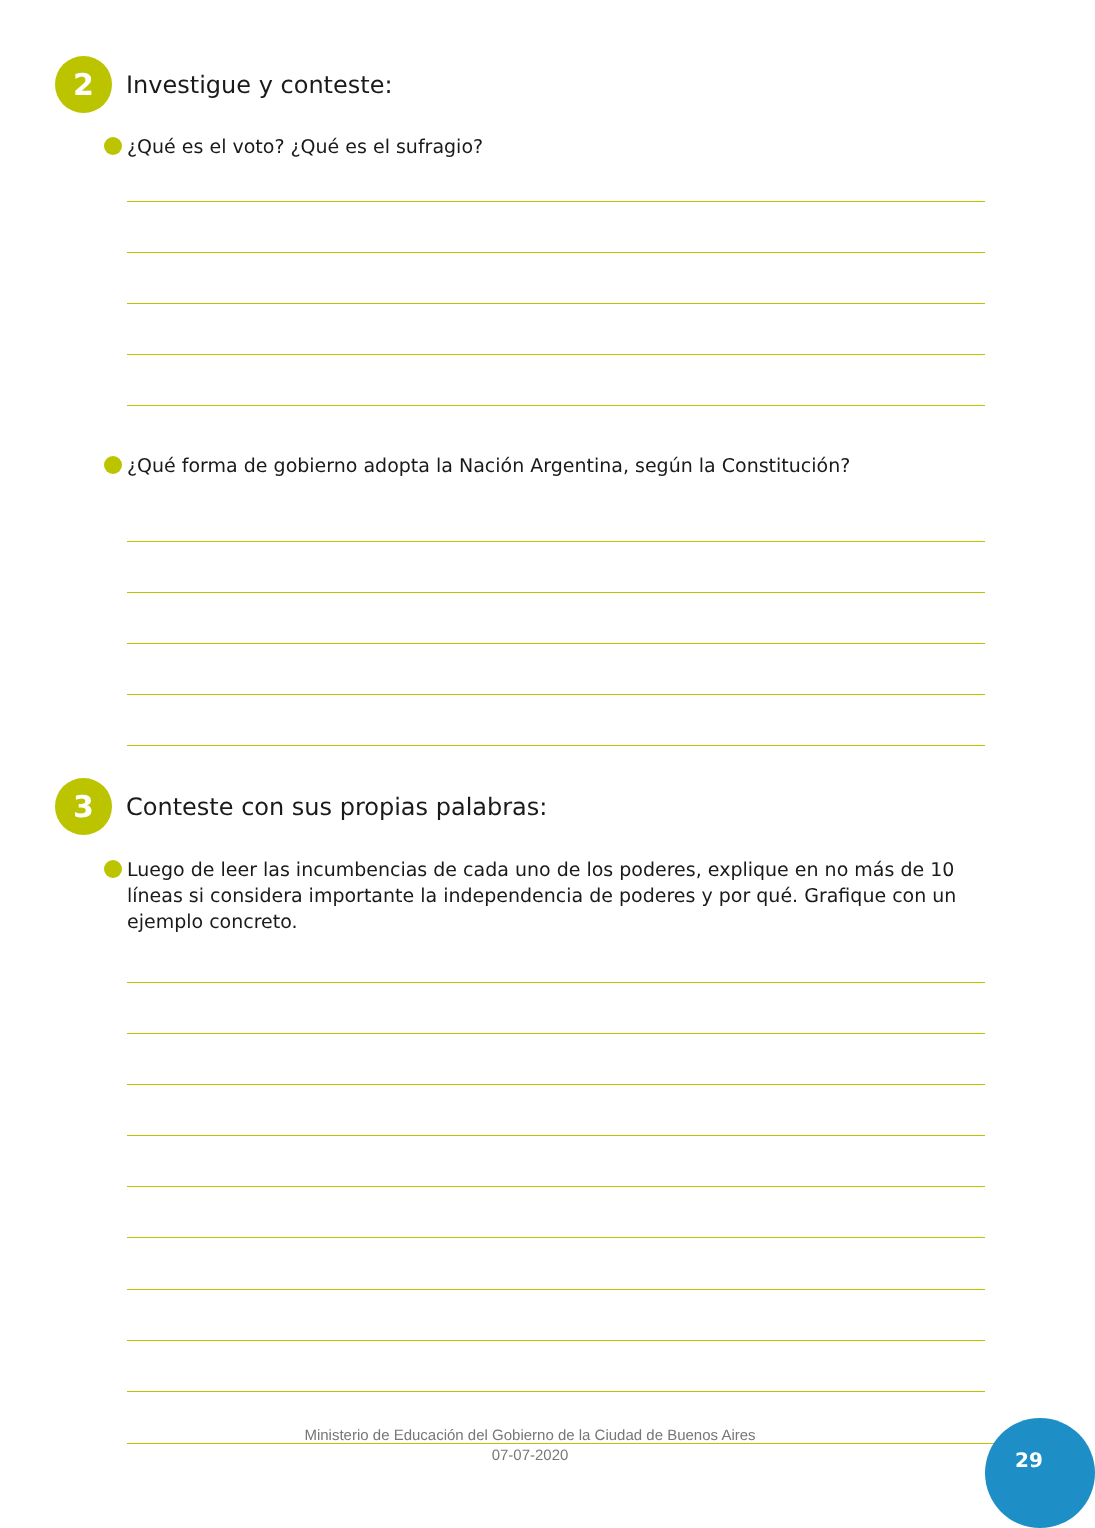2
Investigue y conteste:
¿Qué es el voto? ¿Qué es el sufragio?
¿Qué forma de gobierno adopta la Nación Argentina, según la Constitución?
3
Conteste con sus propias palabras:
Luego de leer las incumbencias de cada uno de los poderes, explique en no más de 10 líneas si considera importante la independencia de poderes y por qué. Grafique con un ejemplo concreto.
Ministerio de Educación del Gobierno de la Ciudad de Buenos Aires
07-07-2020
29